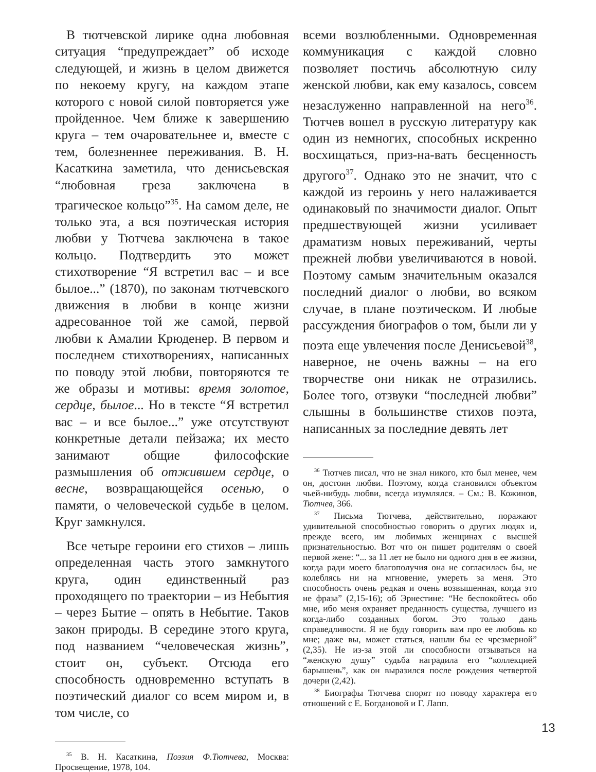В тютчевской лирике одна любовная ситуация “предупреждает” об исходе следующей, и жизнь в целом движется по некоему кругу, на каждом этапе которого с новой силой повторяется уже пройденное. Чем ближе к завершению круга – тем очаровательнее и, вместе с тем, болезненнее переживания. В. Н. Касаткина заметила, что денисьевская “любовная греза заключена в трагическое кольцо”<sup>35</sup>. На самом деле, не только эта, а вся поэтическая история любви у Тютчева заключена в такое кольцо. Подтвердить это может стихотворение “Я встретил вас – и все былое...” (1870), по законам тютчевского движения в любви в конце жизни адресованное той же самой, первой любви к Амалии Крюденер. В первом и последнем стихотворениях, написанных по поводу этой любви, повторяются те же образы и мотивы: время золотое, сердце, былое... Но в тексте “Я встретил вас – и все былое...” уже отсутствуют конкретные детали пейзажа; их место занимают общие философские размышления об отжившем сердце, о весне, возвращающейся осенью, о памяти, о человеческой судьбе в целом. Круг замкнулся.
Все четыре героини его стихов – лишь определенная часть этого замкнутого круга, один единственный раз проходящего по траектории – из Небытия – через Бытие – опять в Небытие. Таков закон природы. В середине этого круга, под названием “человеческая жизнь”, стоит он, субъект. Отсюда его способность одновременно вступать в поэтический диалог со всем миром и, в том числе, со
<sup>35</sup> В. Н. Касаткина, Поэзия Ф.Тютчева, Москва: Просвещение, 1978, 104.
всеми возлюбленными. Одновременная коммуникация с каждой словно позволяет постичь абсолютную силу женской любви, как ему казалось, совсем незаслуженно направленной на него<sup>36</sup>. Тютчев вошел в русскую литературу как один из немногих, способных искренно восхищаться, приз-на-вать бесценность другого<sup>37</sup>. Однако это не значит, что с каждой из героинь у него налаживается одинаковый по значимости диалог. Опыт предшествующей жизни усиливает драматизм новых переживаний, черты прежней любви увеличиваются в новой. Поэтому самым значительным оказался последний диалог о любви, во всяком случае, в плане поэтическом. И любые рассуждения биографов о том, были ли у поэта еще увлечения после Денисьевой<sup>38</sup>, наверное, не очень важны – на его творчестве они никак не отразились. Более того, отзвуки “последней любви” слышны в большинстве стихов поэта, написанных за последние девять лет
<sup>36</sup> Тютчев писал, что не знал никого, кто был менее, чем он, достоин любви. Поэтому, когда становился объектом чьей-нибудь любви, всегда изумлялся. – См.: В. Кожинов, Тютчев, 366.
<sup>37</sup> Письма Тютчева, действительно, поражают удивительной способностью говорить о других людях и, прежде всего, им любимых женщинах с высшей признательностью. Вот что он пишет родителям о своей первой жене: “... за 11 лет не было ни одного дня в ее жизни, когда ради моего благополучия она не согласилась бы, не колеблясь ни на мгновение, умереть за меня. Это способность очень редкая и очень возвышенная, когда это не фраза” (2,15-16); об Эрнестине: “Не беспокойтесь обо мне, ибо меня охраняет преданность существа, лучшего из когда-либо созданных богом. Это только дань справедливости. Я не буду говорить вам про ее любовь ко мне; даже вы, может статься, нашли бы ее чрезмерной” (2,35). Не из-за этой ли способности отзываться на “женскую душу” судьба наградила его “коллекцией барышень”, как он выразился после рождения четвертой дочери (2,42).
<sup>38</sup> Биографы Тютчева спорят по поводу характера его отношений с Е. Богдановой и Г. Лапп.
13